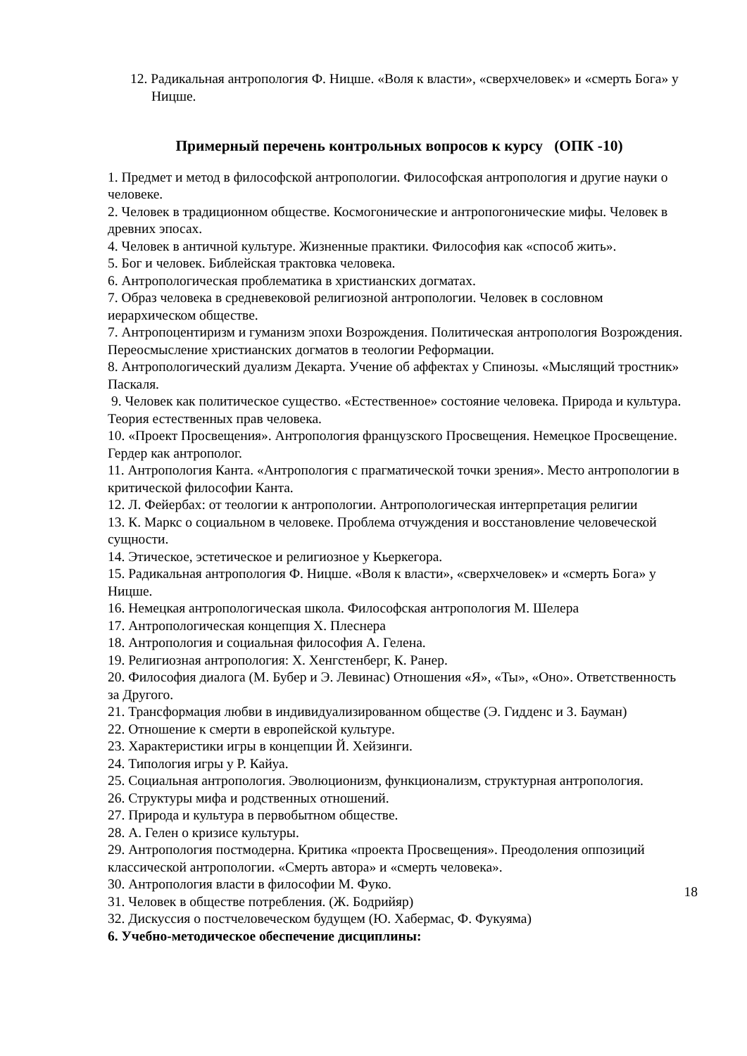12. Радикальная антропология Ф. Ницше. «Воля к власти», «сверхчеловек» и «смерть Бога» у Ницше.
Примерный перечень контрольных вопросов к курсу (ОПК -10)
1. Предмет и метод в философской антропологии. Философская антропология и другие науки о человеке.
2. Человек в традиционном обществе. Космогонические и антропогонические мифы. Человек в древних эпосах.
4. Человек в античной культуре. Жизненные практики. Философия как «способ жить».
5. Бог и человек. Библейская трактовка человека.
6. Антропологическая проблематика в христианских догматах.
7. Образ человека в средневековой религиозной антропологии. Человек в сословном иерархическом обществе.
7. Антропоцентиризм и гуманизм эпохи Возрождения. Политическая антропология Возрождения. Переосмысление христианских догматов в теологии Реформации.
8. Антропологический дуализм Декарта. Учение об аффектах у Спинозы. «Мыслящий тростник» Паскаля.
9. Человек как политическое существо. «Естественное» состояние человека. Природа и культура. Теория естественных прав человека.
10. «Проект Просвещения». Антропология французского Просвещения. Немецкое Просвещение. Гердер как антрополог.
11. Антропология Канта. «Антропология с прагматической точки зрения». Место антропологии в критической философии Канта.
12. Л. Фейербах: от теологии к антропологии. Антропологическая интерпретация религии
13. К. Маркс о социальном в человеке. Проблема отчуждения и восстановление человеческой сущности.
14. Этическое, эстетическое и религиозное у Кьеркегора.
15. Радикальная антропология Ф. Ницше. «Воля к власти», «сверхчеловек» и «смерть Бога» у Ницше.
16. Немецкая антропологическая школа. Философская антропология М. Шелера
17. Антропологическая концепция Х. Плеснера
18. Антропология и социальная философия А. Гелена.
19. Религиозная антропология: Х. Хенгстенберг, К. Ранер.
20. Философия диалога (М. Бубер и Э. Левинас) Отношения «Я», «Ты», «Оно». Ответственность за Другого.
21. Трансформация любви в индивидуализированном обществе (Э. Гидденс и З. Бауман)
22. Отношение к смерти в европейской культуре.
23. Характеристики игры в концепции Й. Хейзинги.
24. Типология игры у Р. Кайуа.
25. Социальная антропология. Эволюционизм, функционализм, структурная антропология.
26. Структуры мифа и родственных отношений.
27. Природа и культура в первобытном обществе.
28. А. Гелен о кризисе культуры.
29. Антропология постмодерна. Критика «проекта Просвещения». Преодоления оппозиций классической антропологии. «Смерть автора» и «смерть человека».
30. Антропология власти в философии М. Фуко.
31. Человек в обществе потребления. (Ж. Бодрийяр)
32. Дискуссия о постчеловеческом будущем (Ю. Хабермас, Ф. Фукуяма)
6. Учебно-методическое обеспечение дисциплины:
18